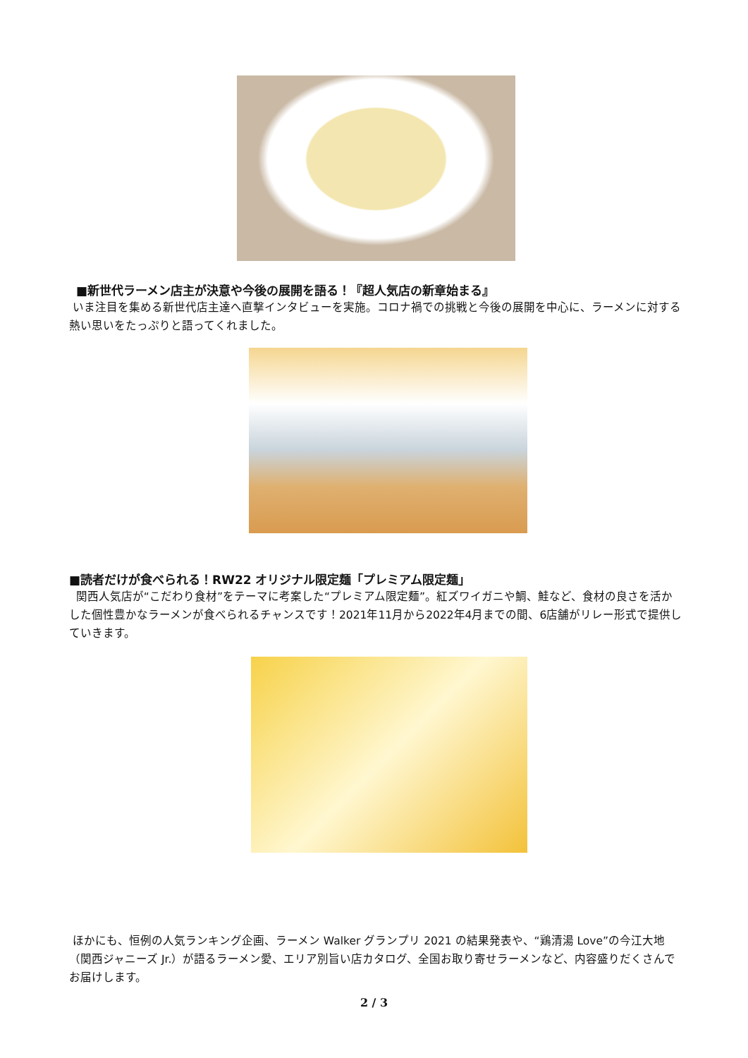■新世代ラーメン店主が決意や今後の展開を語る！『超人気店の新章始まる』
いま注目を集める新世代店主達へ直撃インタビューを実施。コロナ禍での挑戦と今後の展開を中心に、ラーメンに対する熱い思いをたっぷりと語ってくれました。
■読者だけが食べられる！RW22 オリジナル限定麺「プレミアム限定麺」
関西人気店が“こだわり食材”をテーマに考案した“プレミアム限定麺”。紅ズワイガニや鯛、鮭など、食材の良さを活かした個性豊かなラーメンが食べられるチャンスです！2021年11月から2022年4月までの間、6店舗がリレー形式で提供していきます。
ほかにも、恒例の人気ランキング企画、ラーメン Walker グランプリ 2021 の結果発表や、“鶏清湯 Love”の今江大地（関西ジャニーズ Jr.）が語るラーメン愛、エリア別旨い店カタログ、全国お取り寄せラーメンなど、内容盛りだくさんでお届けします。
2 / 3